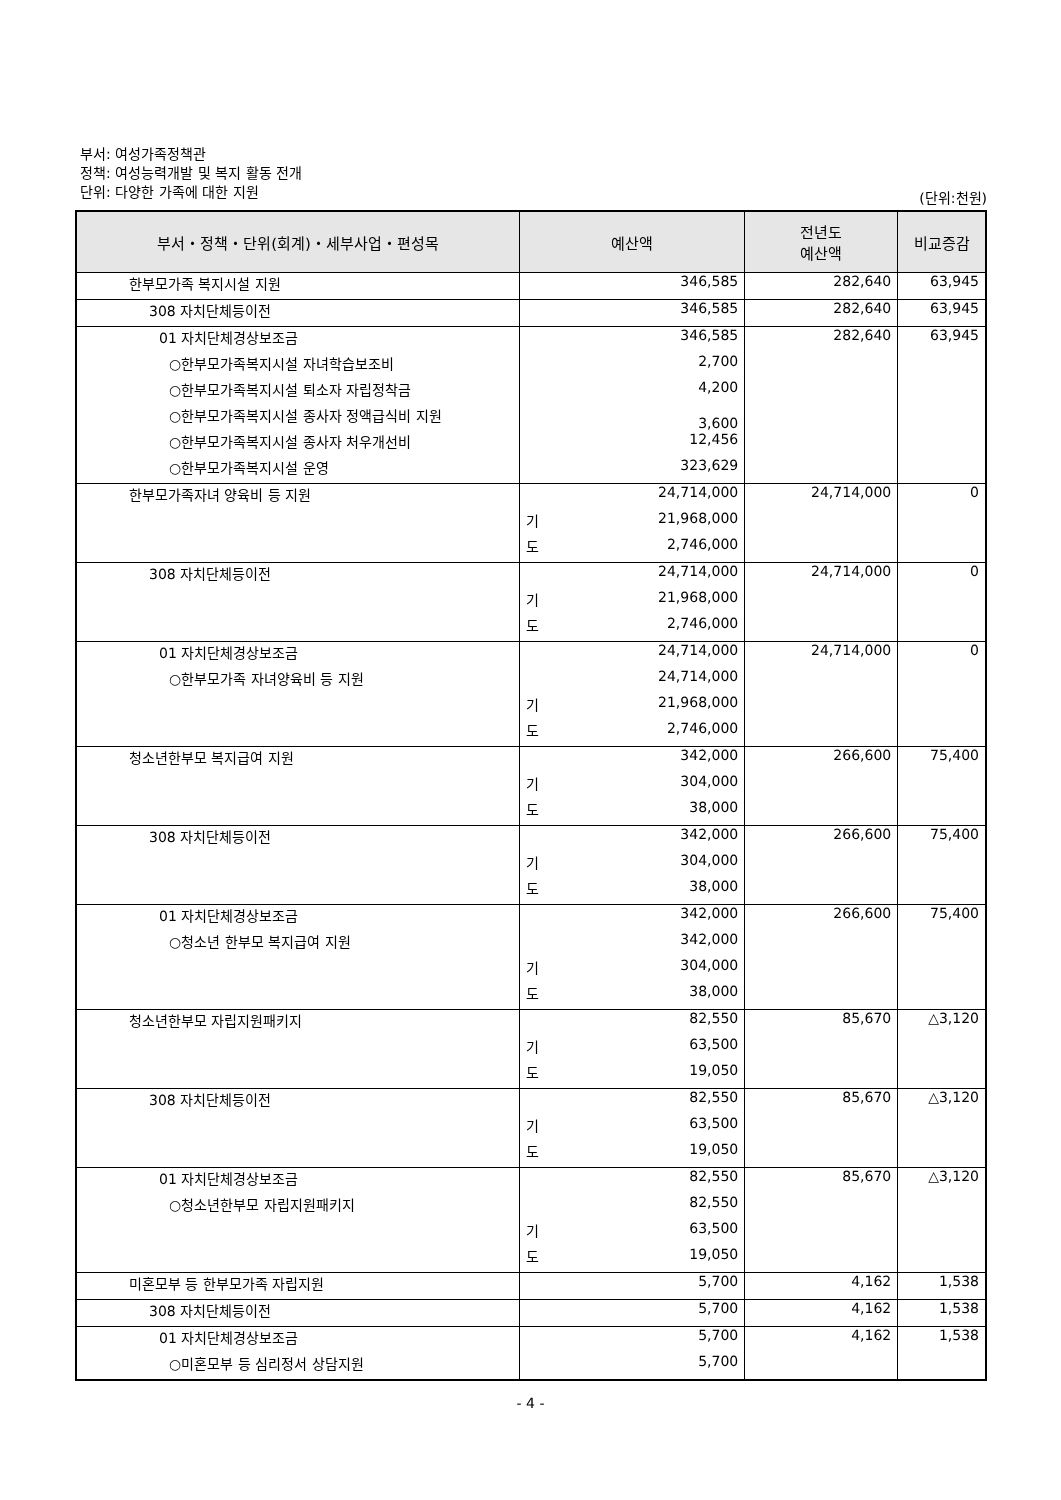부서: 여성가족정책관
정책: 여성능력개발 및 복지 활동 전개
단위: 다양한 가족에 대한 지원
(단위:천원)
| 부서・정책・단위(회계)・세부사업・편성목 | 예산액 | | 전년도 예산액 | 비교증감 |
| --- | --- | --- | --- | --- |
| 한부모가족 복지시설 지원 | | 346,585 | 282,640 | 63,945 |
| 308 자치단체등이전 | | 346,585 | 282,640 | 63,945 |
| 01 자치단체경상보조금 | | 346,585 | 282,640 | 63,945 |
| ○한부모가족복지시설 자녀학습보조비 | | 2,700 | | |
| ○한부모가족복지시설 퇴소자 자립정착금 | | 4,200 | | |
| ○한부모가족복지시설 종사자 정액급식비 지원 | | 3,600 | | |
| ○한부모가족복지시설 종사자 처우개선비 | | 12,456 | | |
| ○한부모가족복지시설 운영 | | 323,629 | | |
| 한부모가족자녀 양육비 등 지원 | | 24,714,000 | 24,714,000 | 0 |
| | 기 | 21,968,000 | | |
| | 도 | 2,746,000 | | |
| 308 자치단체등이전 | | 24,714,000 | 24,714,000 | 0 |
| | 기 | 21,968,000 | | |
| | 도 | 2,746,000 | | |
| 01 자치단체경상보조금 | | 24,714,000 | 24,714,000 | 0 |
| ○한부모가족 자녀양육비 등 지원 | | 24,714,000 | | |
| | 기 | 21,968,000 | | |
| | 도 | 2,746,000 | | |
| 청소년한부모 복지급여 지원 | | 342,000 | 266,600 | 75,400 |
| | 기 | 304,000 | | |
| | 도 | 38,000 | | |
| 308 자치단체등이전 | | 342,000 | 266,600 | 75,400 |
| | 기 | 304,000 | | |
| | 도 | 38,000 | | |
| 01 자치단체경상보조금 | | 342,000 | 266,600 | 75,400 |
| ○청소년 한부모 복지급여 지원 | | 342,000 | | |
| | 기 | 304,000 | | |
| | 도 | 38,000 | | |
| 청소년한부모 자립지원패키지 | | 82,550 | 85,670 | △3,120 |
| | 기 | 63,500 | | |
| | 도 | 19,050 | | |
| 308 자치단체등이전 | | 82,550 | 85,670 | △3,120 |
| | 기 | 63,500 | | |
| | 도 | 19,050 | | |
| 01 자치단체경상보조금 | | 82,550 | 85,670 | △3,120 |
| ○청소년한부모 자립지원패키지 | | 82,550 | | |
| | 기 | 63,500 | | |
| | 도 | 19,050 | | |
| 미혼모부 등 한부모가족 자립지원 | | 5,700 | 4,162 | 1,538 |
| 308 자치단체등이전 | | 5,700 | 4,162 | 1,538 |
| 01 자치단체경상보조금 | | 5,700 | 4,162 | 1,538 |
| ○미혼모부 등 심리정서 상담지원 | | 5,700 | | |
- 4 -